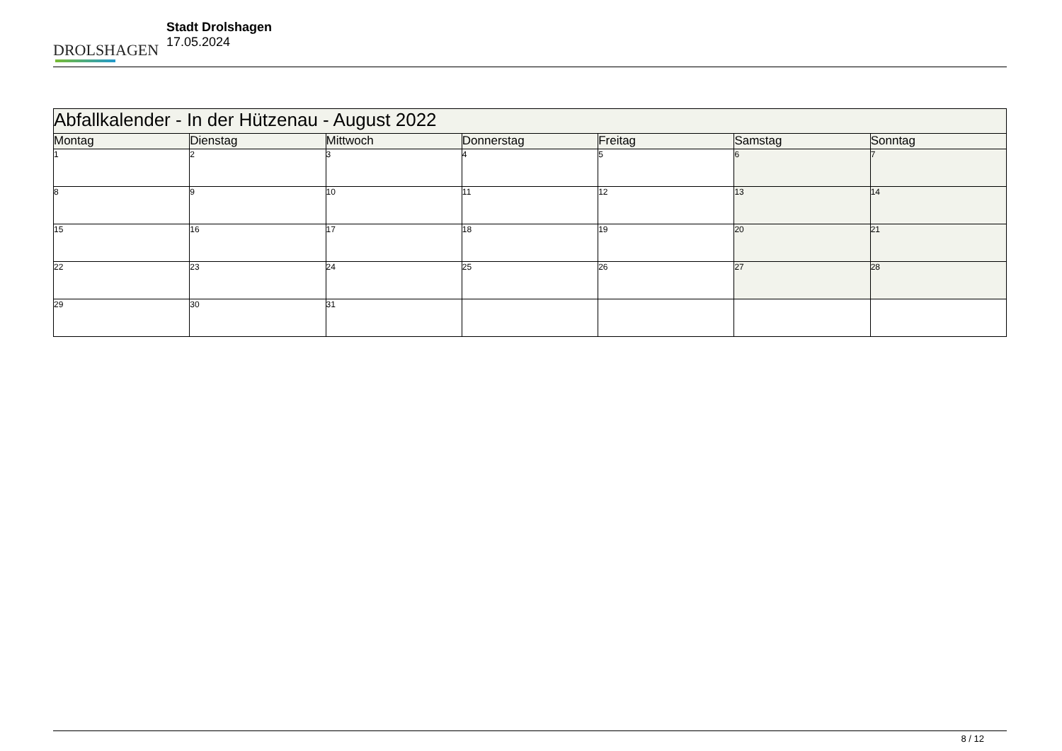DROLSHAGEN
Stadt Drolshagen
17.05.2024
| Abfallkalender - In der Hützenau - August 2022 | | | | | | |
| Montag | Dienstag | Mittwoch | Donnerstag | Freitag | Samstag | Sonntag |
| 1 | 2 | 3 | 4 | 5 | 6 | 7 |
| 8 | 9 | 10 | 11 | 12 | 13 | 14 |
| 15 | 16 | 17 | 18 | 19 | 20 | 21 |
| 22 | 23 | 24 | 25 | 26 | 27 | 28 |
| 29 | 30 | 31 | | | | |
8 / 12